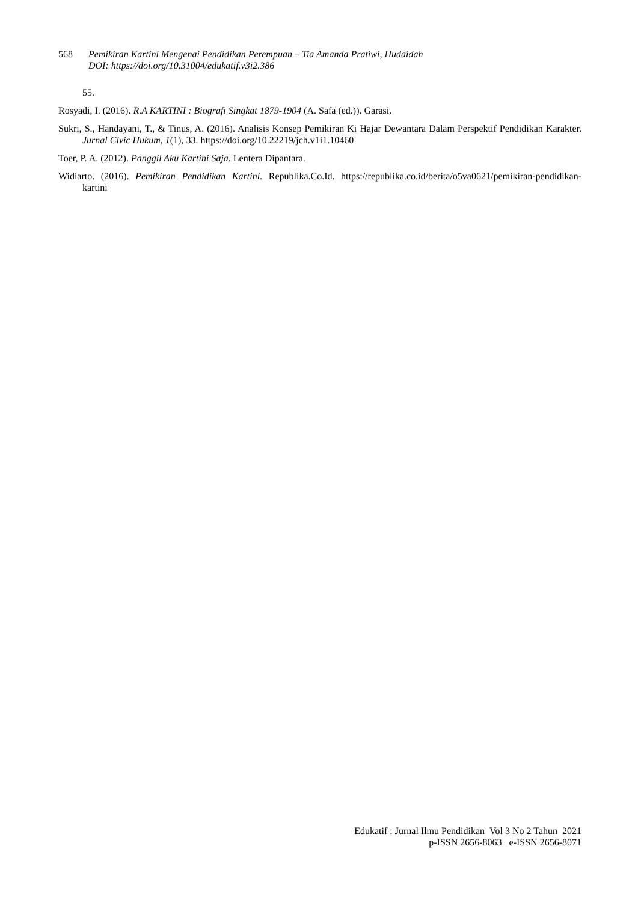568 Pemikiran Kartini Mengenai Pendidikan Perempuan – Tia Amanda Pratiwi, Hudaidah
DOI: https://doi.org/10.31004/edukatif.v3i2.386
55.
Rosyadi, I. (2016). R.A KARTINI : Biografi Singkat 1879-1904 (A. Safa (ed.)). Garasi.
Sukri, S., Handayani, T., & Tinus, A. (2016). Analisis Konsep Pemikiran Ki Hajar Dewantara Dalam Perspektif Pendidikan Karakter. Jurnal Civic Hukum, 1(1), 33. https://doi.org/10.22219/jch.v1i1.10460
Toer, P. A. (2012). Panggil Aku Kartini Saja. Lentera Dipantara.
Widiarto. (2016). Pemikiran Pendidikan Kartini. Republika.Co.Id. https://republika.co.id/berita/o5va0621/pemikiran-pendidikan-kartini
Edukatif : Jurnal Ilmu Pendidikan Vol 3 No 2 Tahun 2021
p-ISSN 2656-8063 e-ISSN 2656-8071